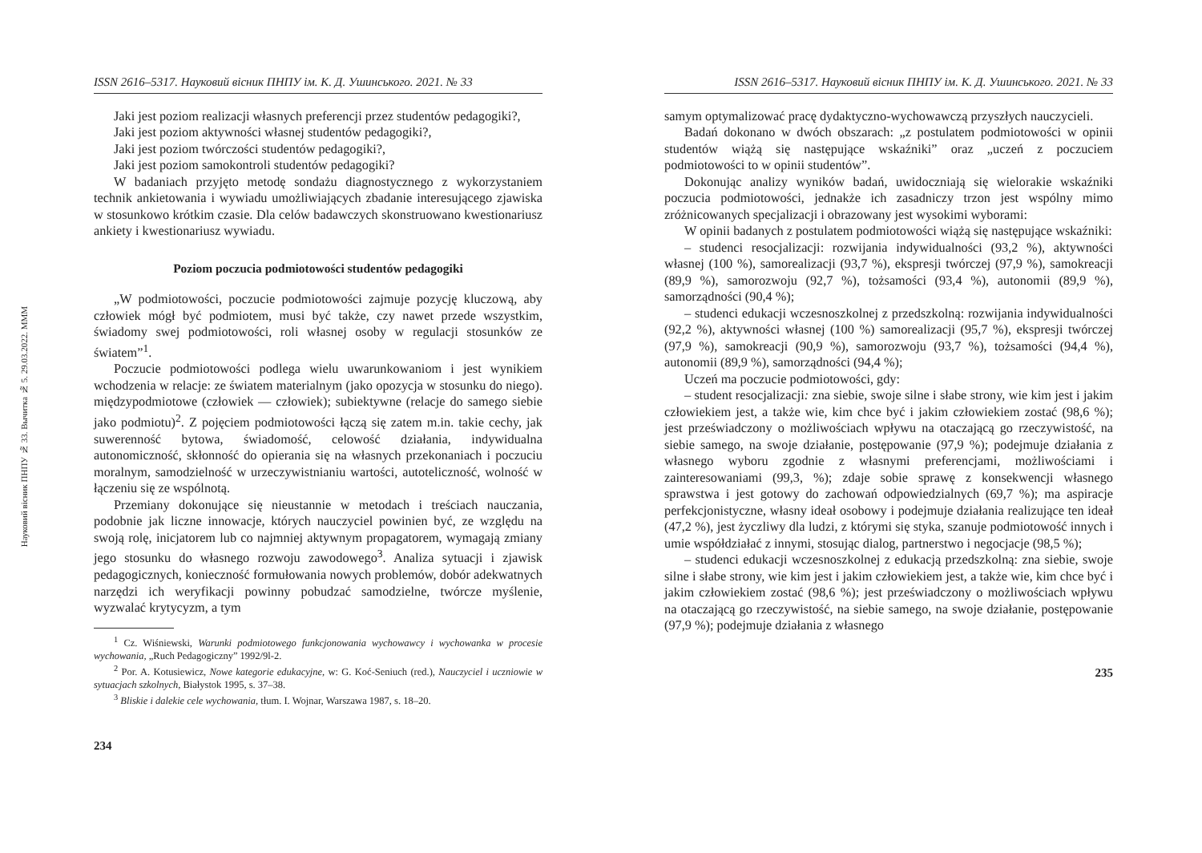Науковий вісник ПНПУ № 33. Вычитка № 5. 29.03.2022. MMM
ISSN 2616–5317. Науковий вісник ПНПУ ім. К. Д. Ушинського. 2021. № 33
Jaki jest poziom realizacji własnych preferencji przez studentów pedagogiki?,
Jaki jest poziom aktywności własnej studentów pedagogiki?,
Jaki jest poziom twórczości studentów pedagogiki?,
Jaki jest poziom samokontroli studentów pedagogiki?
W badaniach przyjęto metodę sondażu diagnostycznego z wykorzystaniem technik ankietowania i wywiadu umożliwiających zbadanie interesującego zjawiska w stosunkowo krótkim czasie. Dla celów badawczych skonstruowano kwestionariusz ankiety i kwestionariusz wywiadu.
Poziom poczucia podmiotowości studentów pedagogiki
„W podmiotowości, poczucie podmiotowości zajmuje pozycję kluczową, aby człowiek mógł być podmiotem, musi być także, czy nawet przede wszystkim, świadomy swej podmiotowości, roli własnej osoby w regulacji stosunków ze światem”<sup>1</sup>.
Poczucie podmiotowości podlega wielu uwarunkowaniom i jest wynikiem wchodzenia w relacje: ze światem materialnym (jako opozycja w stosunku do niego). międzypodmiotowe (człowiek — człowiek); subiektywne (relacje do samego siebie jako podmiotu)<sup>2</sup>. Z pojęciem podmiotowości łączą się zatem m.in. takie cechy, jak suwerenność bytowa, świadomość, celowość działania, indywidualna autonomiczność, skłonność do opierania się na własnych przekonaniach i poczuciu moralnym, samodzielność w urzeczywistnianiu wartości, autoteliczność, wolność w łączeniu się ze wspólnotą.
Przemiany dokonujące się nieustannie w metodach i treściach nauczania, podobnie jak liczne innowacje, których nauczyciel powinien być, ze względu na swoją rolę, inicjatorem lub co najmniej aktywnym propagatorem, wymagają zmiany jego stosunku do własnego rozwoju zawodowego<sup>3</sup>. Analiza sytuacji i zjawisk pedagogicznych, konieczność formułowania nowych problemów, dobór adekwatnych narzędzi ich weryfikacji powinny pobudzać samodzielne, twórcze myślenie, wyzwalać krytycyzm, a tym
<sup>1</sup> Cz. Wiśniewski, Warunki podmiotowego funkcjonowania wychowawcy i wychowanka w procesie wychowania, „Ruch Pedagogiczny” 1992/9l-2.
<sup>2</sup> Por. A. Kotusiewicz, Nowe kategorie edukacyjne, w: G. Koć-Seniuch (red.), Nauczyciel i uczniowie w sytuacjach szkolnych, Białystok 1995, s. 37–38.
<sup>3</sup> Bliskie i dalekie cele wychowania, tłum. I. Wojnar, Warszawa 1987, s. 18–20.
234
ISSN 2616–5317. Науковий вісник ПНПУ ім. К. Д. Ушинського. 2021. № 33
samym optymalizować pracę dydaktyczno-wychowawczą przyszłych nauczycieli.
Badań dokonano w dwóch obszarach: „z postulatem podmiotowości w opinii studentów wiążą się następujące wskaźniki” oraz „uczeń z poczuciem podmiotowości to w opinii studentów”.
Dokonując analizy wyników badań, uwidoczniają się wielorakie wskaźniki poczucia podmiotowości, jednakże ich zasadniczy trzon jest wspólny mimo zróżnicowanych specjalizacji i obrazowany jest wysokimi wyborami:
W opinii badanych z postulatem podmiotowości wiążą się następujące wskaźniki:
– studenci resocjalizacji: rozwijania indywidualności (93,2 %), aktywności własnej (100 %), samorealizacji (93,7 %), ekspresji twórczej (97,9 %), samokreacji (89,9 %), samorozwoju (92,7 %), tożsamości (93,4 %), autonomii (89,9 %), samorządności (90,4 %);
– studenci edukacji wczesnoszkolnej z przedszkolną: rozwijania indywidualności (92,2 %), aktywności własnej (100 %) samorealizacji (95,7 %), ekspresji twórczej (97,9 %), samokreacji (90,9 %), samorozwoju (93,7 %), tożsamości (94,4 %), autonomii (89,9 %), samorządności (94,4 %);
Uczeń ma poczucie podmiotowości, gdy:
– student resocjalizacji: zna siebie, swoje silne i słabe strony, wie kim jest i jakim człowiekiem jest, a także wie, kim chce być i jakim człowiekiem zostać (98,6 %); jest przeświadczony o możliwościach wpływu na otaczającą go rzeczywistość, na siebie samego, na swoje działanie, postępowanie (97,9 %); podejmuje działania z własnego wyboru zgodnie z własnymi preferencjami, możliwościami i zainteresowaniami (99,3, %); zdaje sobie sprawę z konsekwencji własnego sprawstwa i jest gotowy do zachowań odpowiedzialnych (69,7 %); ma aspiracje perfekcjonistyczne, własny ideał osobowy i podejmuje działania realizujące ten ideał (47,2 %), jest życzliwy dla ludzi, z którymi się styka, szanuje podmiotowość innych i umie współdziałać z innymi, stosując dialog, partnerstwo i negocjacje (98,5 %);
– studenci edukacji wczesnoszkolnej z edukacją przedszkolną: zna siebie, swoje silne i słabe strony, wie kim jest i jakim człowiekiem jest, a także wie, kim chce być i jakim człowiekiem zostać (98,6 %); jest przeświadczony o możliwościach wpływu na otaczającą go rzeczywistość, na siebie samego, na swoje działanie, postępowanie (97,9 %); podejmuje działania z własnego
235